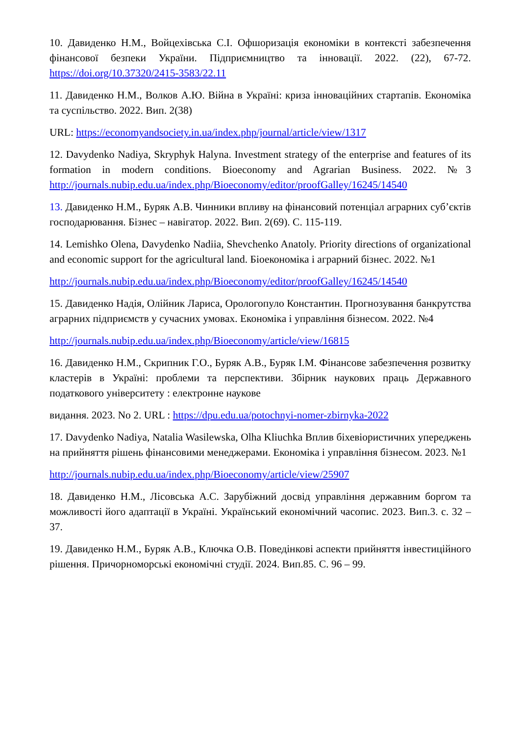10. Давиденко Н.М., Войцехівська С.І. Офшоризація економіки в контексті забезпечення фінансової безпеки України. Підприємництво та інновації. 2022. (22), 67-72. https://doi.org/10.37320/2415-3583/22.11
11. Давиденко Н.М., Волков А.Ю. Війна в Україні: криза інноваційних стартапів. Економіка та суспільство. 2022. Вип. 2(38)
URL: https://economyandsociety.in.ua/index.php/journal/article/view/1317
12. Davydenko Nadiya, Skryphyk Halyna. Investment strategy of the enterprise and features of its formation in modern conditions. Bioeconomy and Agrarian Business. 2022. №3 http://journals.nubip.edu.ua/index.php/Bioeconomy/editor/proofGalley/16245/14540
13. Давиденко Н.М., Буряк А.В. Чинники впливу на фінансовий потенціал аграрних суб’єктів господарювання. Бізнес – навігатор. 2022. Вип. 2(69). С. 115-119.
14. Lemishko Olena, Davydenko Nadiia, Shevchenko Anatoly. Priority directions of organizational and economic support for the agricultural land. Біоекономіка і аграрний бізнес. 2022. №1
http://journals.nubip.edu.ua/index.php/Bioeconomy/editor/proofGalley/16245/14540
15. Давиденко Надія, Олійник Лариса, Орологопуло Константин. Прогнозування банкрутства аграрних підприємств у сучасних умовах. Економіка і управління бізнесом. 2022. №4
http://journals.nubip.edu.ua/index.php/Bioeconomy/article/view/16815
16. Давиденко Н.М., Скрипник Г.О., Буряк А.В., Буряк І.М. Фінансове забезпечення розвитку кластерів в Україні: проблеми та перспективи. Збірник наукових праць Державного податкового університету : електронне наукове
видання. 2023. No 2. URL : https://dpu.edu.ua/potochnyi-nomer-zbirnyka-2022
17. Davydenko Nadiya, Natalia Wasilewska, Olha Kliuchka Вплив біхевіористичних упереджень на прийняття рішень фінансовими менеджерами. Економіка і управління бізнесом. 2023. №1
http://journals.nubip.edu.ua/index.php/Bioeconomy/article/view/25907
18. Давиденко Н.М., Лісовська А.С. Зарубіжний досвід управління державним боргом та можливості його адаптації в Україні. Український економічний часопис. 2023. Вип.3. с. 32 – 37.
19. Давиденко Н.М., Буряк А.В., Ключка О.В. Поведінкові аспекти прийняття інвестиційного рішення. Причорноморські економічні студії. 2024. Вип.85. С. 96 – 99.